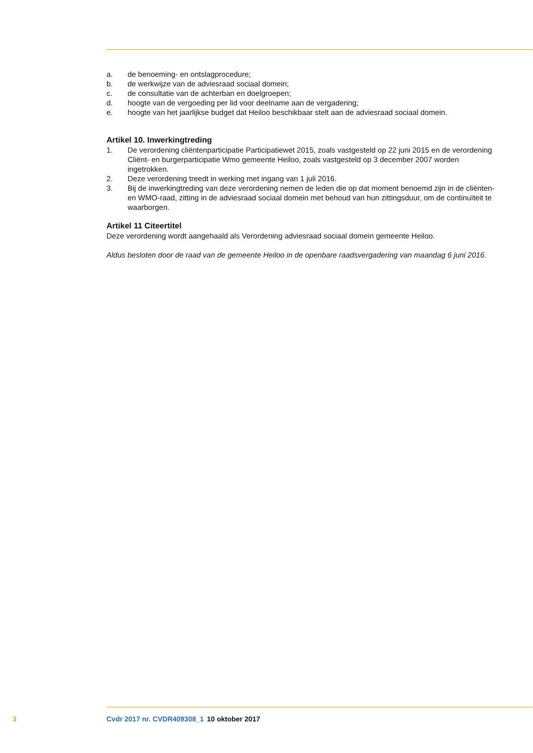a. de benoeming- en ontslagprocedure;
b. de werkwijze van de adviesraad sociaal domein;
c. de consultatie van de achterban en doelgroepen;
d. hoogte van de vergoeding per lid voor deelname aan de vergadering;
e. hoogte van het jaarlijkse budget dat Heiloo beschikbaar stelt aan de adviesraad sociaal domein.
Artikel 10. Inwerkingtreding
1. De verordening cliëntenparticipatie Participatiewet 2015, zoals vastgesteld op 22 juni 2015 en de verordening Cliënt- en burgerparticipatie Wmo gemeente Heiloo, zoals vastgesteld op 3 december 2007 worden ingetrokken.
2. Deze verordening treedt in werking met ingang van 1 juli 2016.
3. Bij de inwerkingtreding van deze verordening nemen de leden die op dat moment benoemd zijn in de cliënten- en WMO-raad, zitting in de adviesraad sociaal domein met behoud van hun zittings­duur, om de continuïteit te waarborgen.
Artikel 11 Citeertitel
Deze verordening wordt aangehaald als Verordening adviesraad sociaal domein gemeente Heiloo.
Aldus besloten door de raad van de gemeente Heiloo in de openbare raadsvergadering van maandag 6 juni 2016.
3 Cvdr 2017 nr. CVDR409308_1 10 oktober 2017